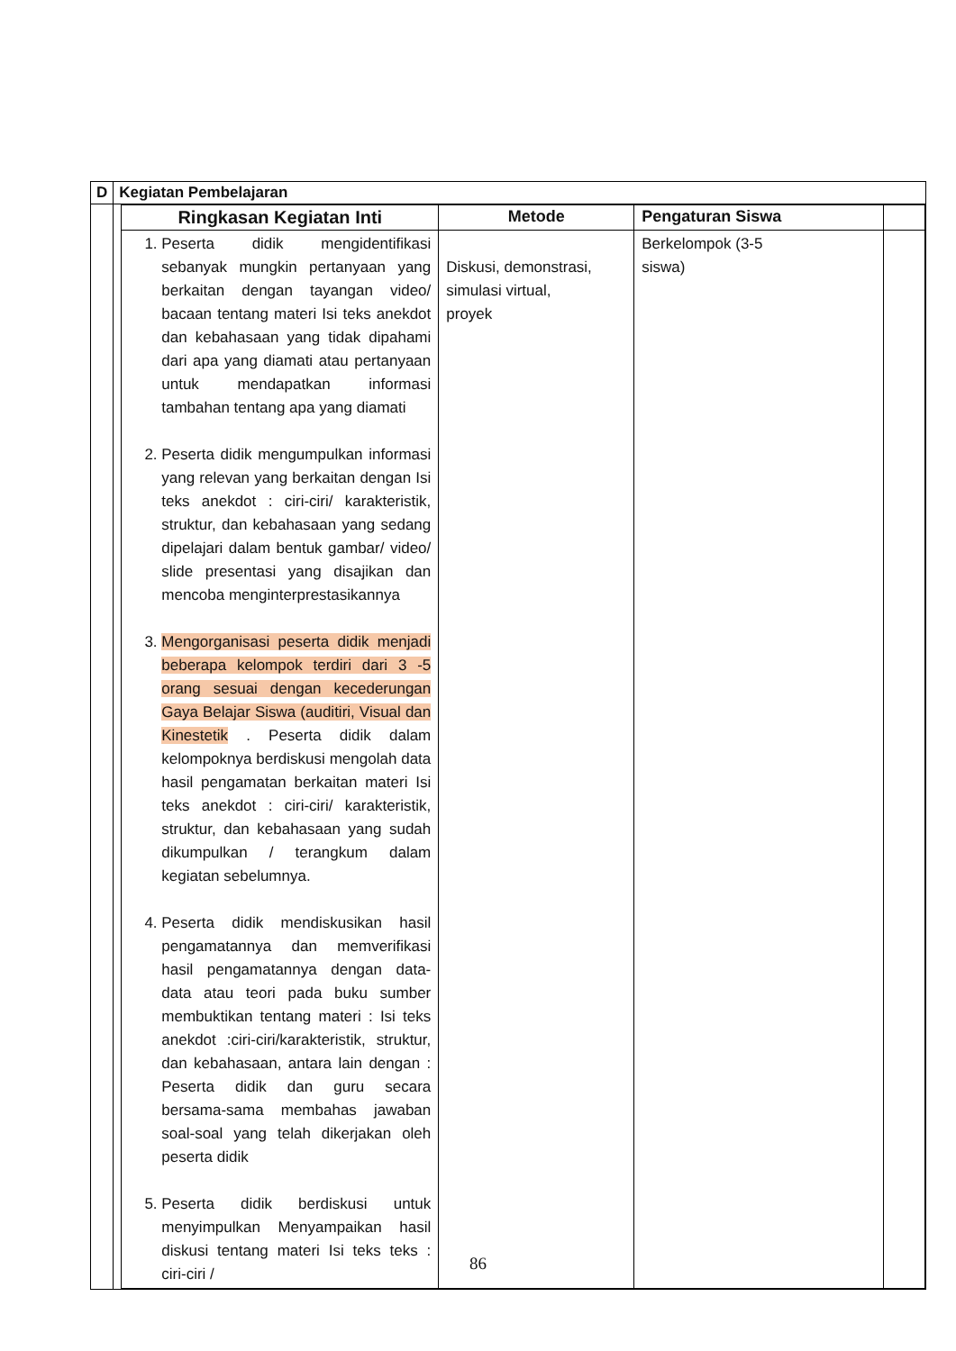| D | Kegiatan Pembelajaran |
| | / Ringkasan Kegiatan Inti / Metode / Pengaturan Siswa / / / --- / --- / --- / --- / / 1. Peserta didik mengidentifikasi sebanyak mungkin pertanyaan yang berkaitan dengan tayangan video/ bacaan tentang materi Isi teks anekdot dan kebahasaan yang tidak dipahami dari apa yang diamati atau pertanyaan untuk mendapatkan informasi tambahan tentang apa yang diamati 2. Peserta didik mengumpulkan informasi yang relevan yang berkaitan dengan Isi teks anekdot : ciri-ciri/ karakteristik, struktur, dan kebahasaan yang sedang dipelajari dalam bentuk gambar/ video/ slide presentasi yang disajikan dan mencoba menginterprestasikannya 3. Mengorganisasi peserta didik menjadi beberapa kelompok terdiri dari 3 -5 orang sesuai dengan kecederungan Gaya Belajar Siswa (auditiri, Visual dan Kinestetik . Peserta didik dalam kelompoknya berdiskusi mengolah data hasil pengamatan berkaitan materi Isi teks anekdot : ciri-ciri/ karakteristik, struktur, dan kebahasaan yang sudah dikumpulkan / terangkum dalam kegiatan sebelumnya. 4. Peserta didik mendiskusikan hasil pengamatannya dan memverifikasi hasil pengamatannya dengan data-data atau teori pada buku sumber membuktikan tentang materi : Isi teks anekdot :ciri-ciri/karakteristik, struktur, dan kebahasaan, antara lain dengan : Peserta didik dan guru secara bersama-sama membahas jawaban soal-soal yang telah dikerjakan oleh peserta didik 5. Peserta didik berdiskusi untuk menyimpulkan Menyampaikan hasil diskusi tentang materi Isi teks teks : ciri-ciri / / Diskusi, demonstrasi, simulasi virtual, proyek / Berkelompok (3-5 siswa) / / |
86